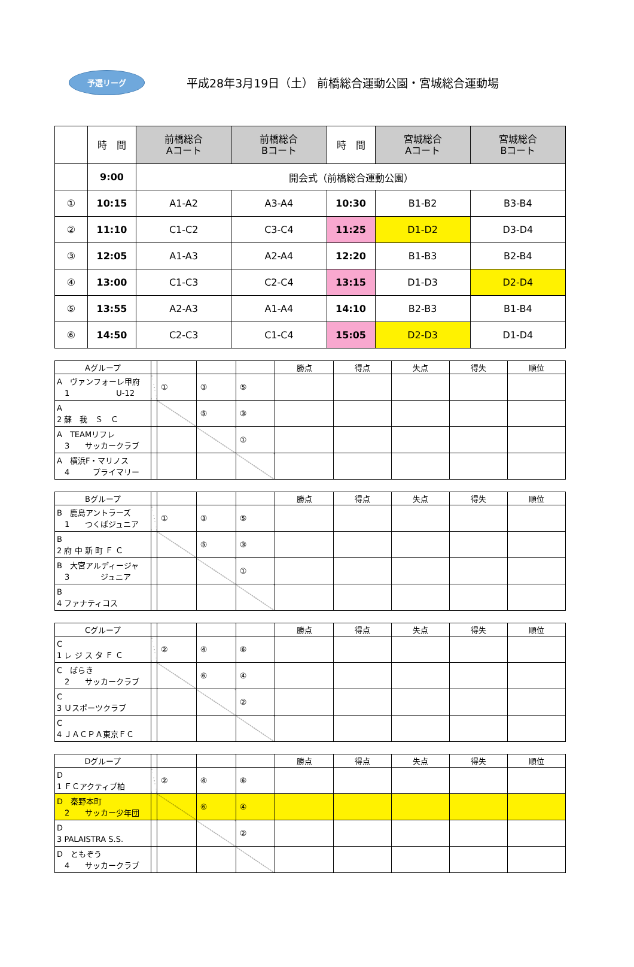予選リーグ
平成28年3月19日（土） 前橋総合運動公園・宮城総合運動場
| | 時 間 | 前橋総合 Aコート | 前橋総合 Bコート | 時 間 | 宮城総合 Aコート | 宮城総合 Bコート |
| --- | --- | --- | --- | --- | --- | --- |
| | 9:00 | 開会式（前橋総合運動公園） | | | | |
| ① | 10:15 | A1-A2 | A3-A4 | 10:30 | B1-B2 | B3-B4 |
| ② | 11:10 | C1-C2 | C3-C4 | 11:25 | D1-D2 | D3-D4 |
| ③ | 12:05 | A1-A3 | A2-A4 | 12:20 | B1-B3 | B2-B4 |
| ④ | 13:00 | C1-C3 | C2-C4 | 13:15 | D1-D3 | D2-D4 |
| ⑤ | 13:55 | A2-A3 | A1-A4 | 14:10 | B2-B3 | B1-B4 |
| ⑥ | 14:50 | C2-C3 | C1-C4 | 15:05 | D2-D3 | D1-D4 |
| Aグループ | | | | | 勝点 | 得点 | 失点 | 得失 | 順位 |
| A ヴァンフォーレ甲府 1 U-12 | | ① | ③ | ⑤ | | | | | |
| A 2 蘇 我 Ｓ Ｃ | | | ⑤ | ③ | | | | | |
| A TEAMリフレ 3 サッカークラブ | | | | ① | | | | | |
| A 横浜F・マリノス 4 プライマリー | | | | | | | | | |
| Bグループ | | | | | 勝点 | 得点 | 失点 | 得失 | 順位 |
| B 鹿島アントラーズ 1 つくばジュニア | | ① | ③ | ⑤ | | | | | |
| B 2 府 中 新 町 Ｆ Ｃ | | | ⑤ | ③ | | | | | |
| B 大宮アルディージャ 3 ジュニア | | | | ① | | | | | |
| B 4 ファナティコス | | | | | | | | | |
| Cグループ | | | | | 勝点 | 得点 | 失点 | 得失 | 順位 |
| C 1 レ ジ ス タ Ｆ Ｃ | | ② | ④ | ⑥ | | | | | |
| C ばらき 2 サッカークラブ | | | ⑥ | ④ | | | | | |
| C 3 Ｕスポーツクラブ | | | | ② | | | | | |
| C 4 ＪＡＣＰＡ東京ＦＣ | | | | | | | | | |
| Dグループ | | | | | 勝点 | 得点 | 失点 | 得失 | 順位 |
| D 1 ＦＣアクティブ柏 | | ② | ④ | ⑥ | | | | | |
| D 秦野本町 2 サッカー少年団 | | | ⑥ | ④ | | | | | |
| D 3 PALAISTRA S.S. | | | | ② | | | | | |
| D ともぞう 4 サッカークラブ | | | | | | | | | |